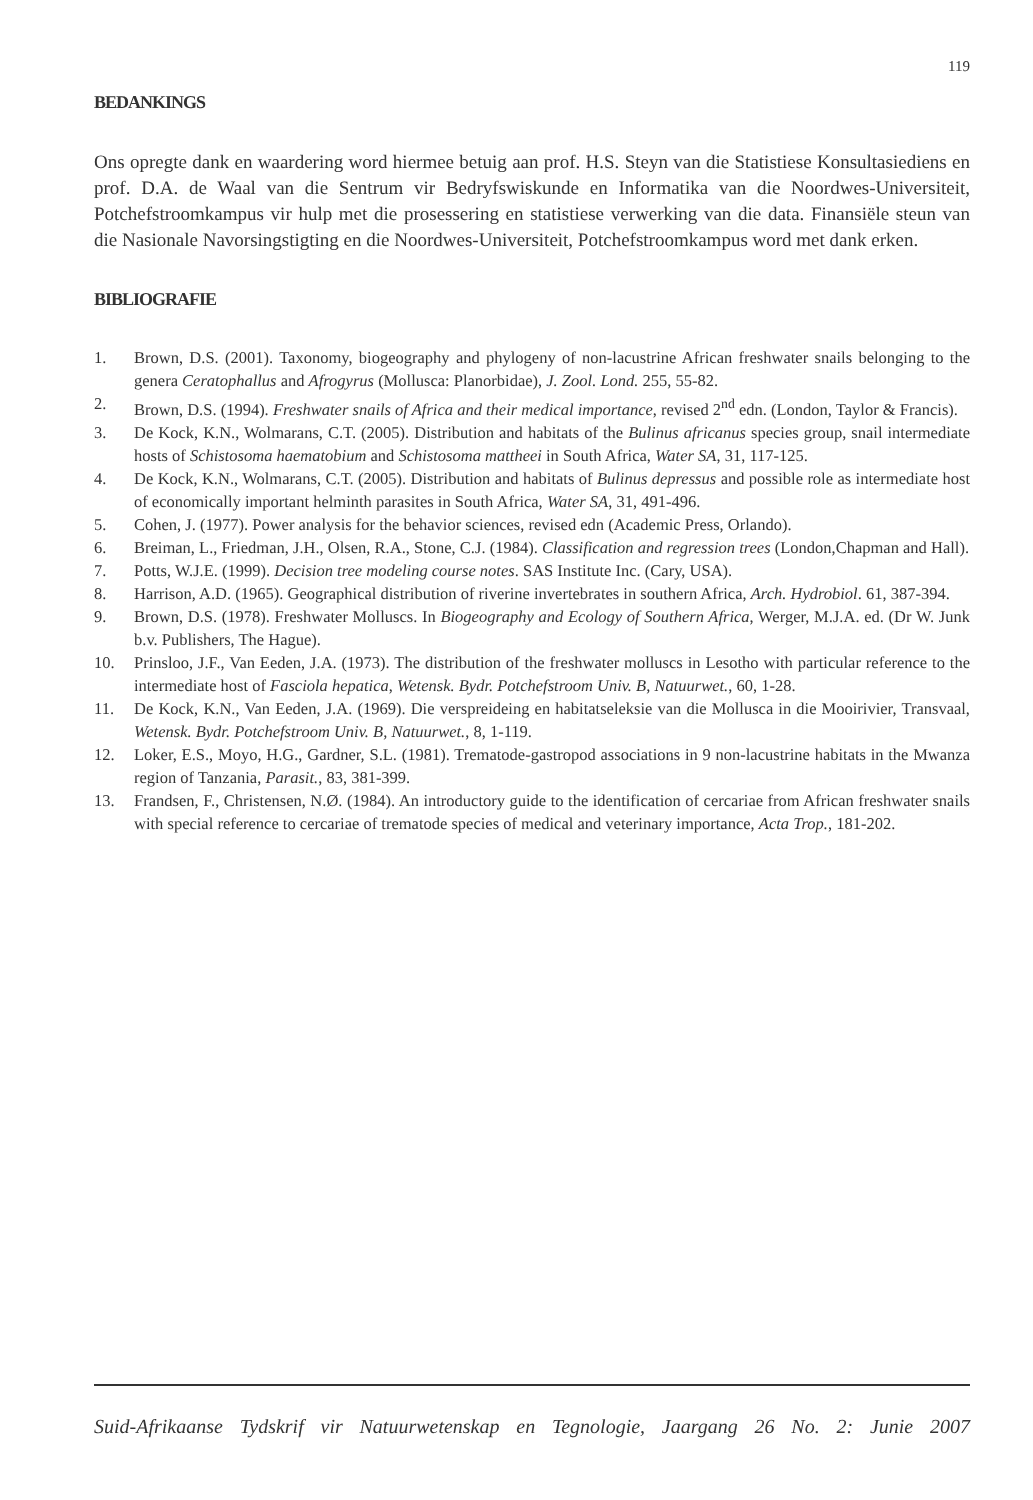119
BEDANKINGS
Ons opregte dank en waardering word hiermee betuig aan prof. H.S. Steyn van die Statistiese Konsultasiediens en prof. D.A. de Waal van die Sentrum vir Bedryfswiskunde en Informatika van die Noordwes-Universiteit, Potchefstroomkampus vir hulp met die prosessering en statistiese verwerking van die data. Finansiële steun van die Nasionale Navorsingstigting en die Noordwes-Universiteit, Potchefstroomkampus word met dank erken.
BIBLIOGRAFIE
1. Brown, D.S. (2001). Taxonomy, biogeography and phylogeny of non-lacustrine African freshwater snails belonging to the genera Ceratophallus and Afrogyrus (Mollusca: Planorbidae), J. Zool. Lond. 255, 55-82.
2. Brown, D.S. (1994). Freshwater snails of Africa and their medical importance, revised 2<sup>nd</sup> edn. (London, Taylor & Francis).
3. De Kock, K.N., Wolmarans, C.T. (2005). Distribution and habitats of the Bulinus africanus species group, snail intermediate hosts of Schistosoma haematobium and Schistosoma mattheei in South Africa, Water SA, 31, 117-125.
4. De Kock, K.N., Wolmarans, C.T. (2005). Distribution and habitats of Bulinus depressus and possible role as intermediate host of economically important helminth parasites in South Africa, Water SA, 31, 491-496.
5. Cohen, J. (1977). Power analysis for the behavior sciences, revised edn (Academic Press, Orlando).
6. Breiman, L., Friedman, J.H., Olsen, R.A., Stone, C.J. (1984). Classification and regression trees (London,Chapman and Hall).
7. Potts, W.J.E. (1999). Decision tree modeling course notes. SAS Institute Inc. (Cary, USA).
8. Harrison, A.D. (1965). Geographical distribution of riverine invertebrates in southern Africa, Arch. Hydrobiol. 61, 387-394.
9. Brown, D.S. (1978). Freshwater Molluscs. In Biogeography and Ecology of Southern Africa, Werger, M.J.A. ed. (Dr W. Junk b.v. Publishers, The Hague).
10. Prinsloo, J.F., Van Eeden, J.A. (1973). The distribution of the freshwater molluscs in Lesotho with particular reference to the intermediate host of Fasciola hepatica, Wetensk. Bydr. Potchefstroom Univ. B, Natuurwet., 60, 1-28.
11. De Kock, K.N., Van Eeden, J.A. (1969). Die verspreideing en habitatseleksie van die Mollusca in die Mooirivier, Transvaal, Wetensk. Bydr. Potchefstroom Univ. B, Natuurwet., 8, 1-119.
12. Loker, E.S., Moyo, H.G., Gardner, S.L. (1981). Trematode-gastropod associations in 9 non-lacustrine habitats in the Mwanza region of Tanzania, Parasit., 83, 381-399.
13. Frandsen, F., Christensen, N.Ø. (1984). An introductory guide to the identification of cercariae from African freshwater snails with special reference to cercariae of trematode species of medical and veterinary importance, Acta Trop., 181-202.
Suid-Afrikaanse Tydskrif vir Natuurwetenskap en Tegnologie, Jaargang 26 No. 2: Junie 2007